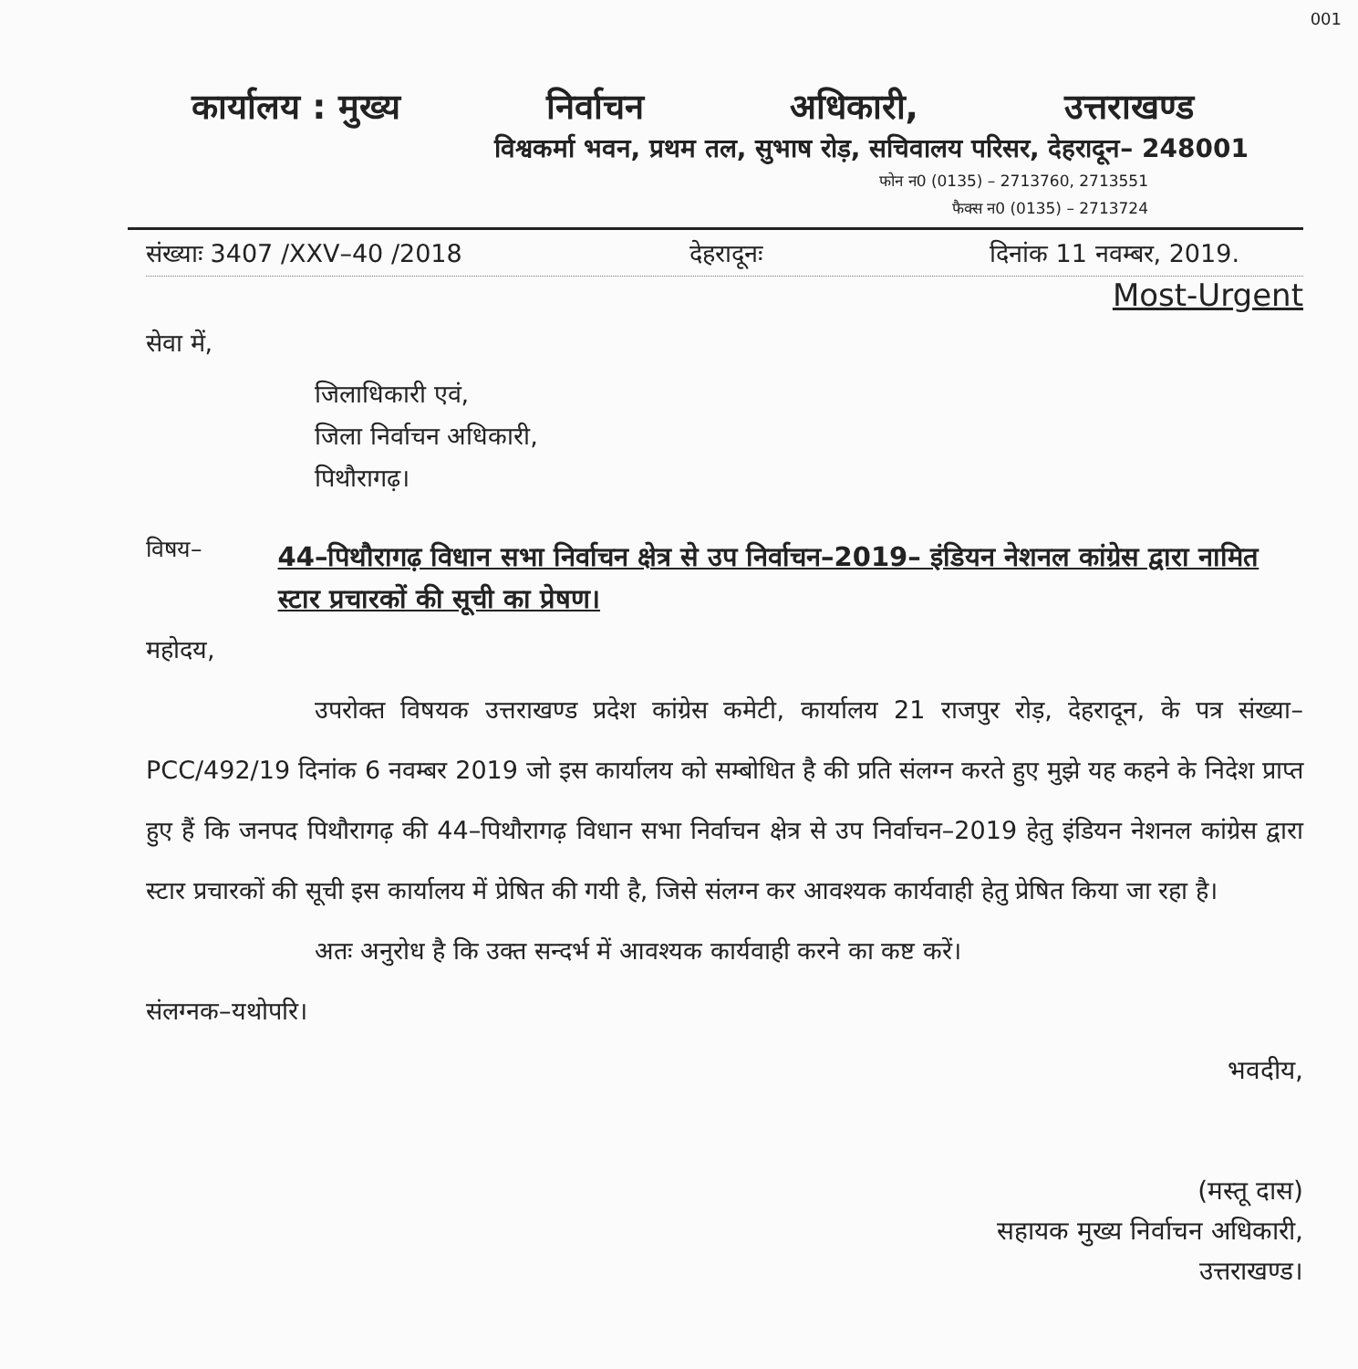001
कार्यालय : मुख्य निर्वाचन अधिकारी, उत्तराखण्ड
विश्वकर्मा भवन, प्रथम तल, सुभाष रोड़, सचिवालय परिसर, देहरादून– 248001
फोन न0 (0135) – 2713760, 2713551
फैक्स न0 (0135) – 2713724
संख्याः 3407 /XXV–40 /2018 देहरादूनः दिनांक 11 नवम्बर, 2019.
Most-Urgent
सेवा में,
जिलाधिकारी एवं,
जिला निर्वाचन अधिकारी,
पिथौरागढ़।
विषय– 44–पिथौरागढ़ विधान सभा निर्वाचन क्षेत्र से उप निर्वाचन–2019– इंडियन नेशनल कांग्रेस द्वारा नामित स्टार प्रचारकों की सूची का प्रेषण।
महोदय,
उपरोक्त विषयक उत्तराखण्ड प्रदेश कांग्रेस कमेटी, कार्यालय 21 राजपुर रोड़, देहरादून, के पत्र संख्या– PCC/492/19 दिनांक 6 नवम्बर 2019 जो इस कार्यालय को सम्बोधित है की प्रति संलग्न करते हुए मुझे यह कहने के निदेश प्राप्त हुए हैं कि जनपद पिथौरागढ़ की 44–पिथौरागढ़ विधान सभा निर्वाचन क्षेत्र से उप निर्वाचन–2019 हेतु इंडियन नेशनल कांग्रेस द्वारा स्टार प्रचारकों की सूची इस कार्यालय में प्रेषित की गयी है, जिसे संलग्न कर आवश्यक कार्यवाही हेतु प्रेषित किया जा रहा है।
अतः अनुरोध है कि उक्त सन्दर्भ में आवश्यक कार्यवाही करने का कष्ट करें।
संलग्नक–यथोपरि।
भवदीय,
(मस्तू दास)
सहायक मुख्य निर्वाचन अधिकारी,
उत्तराखण्ड।